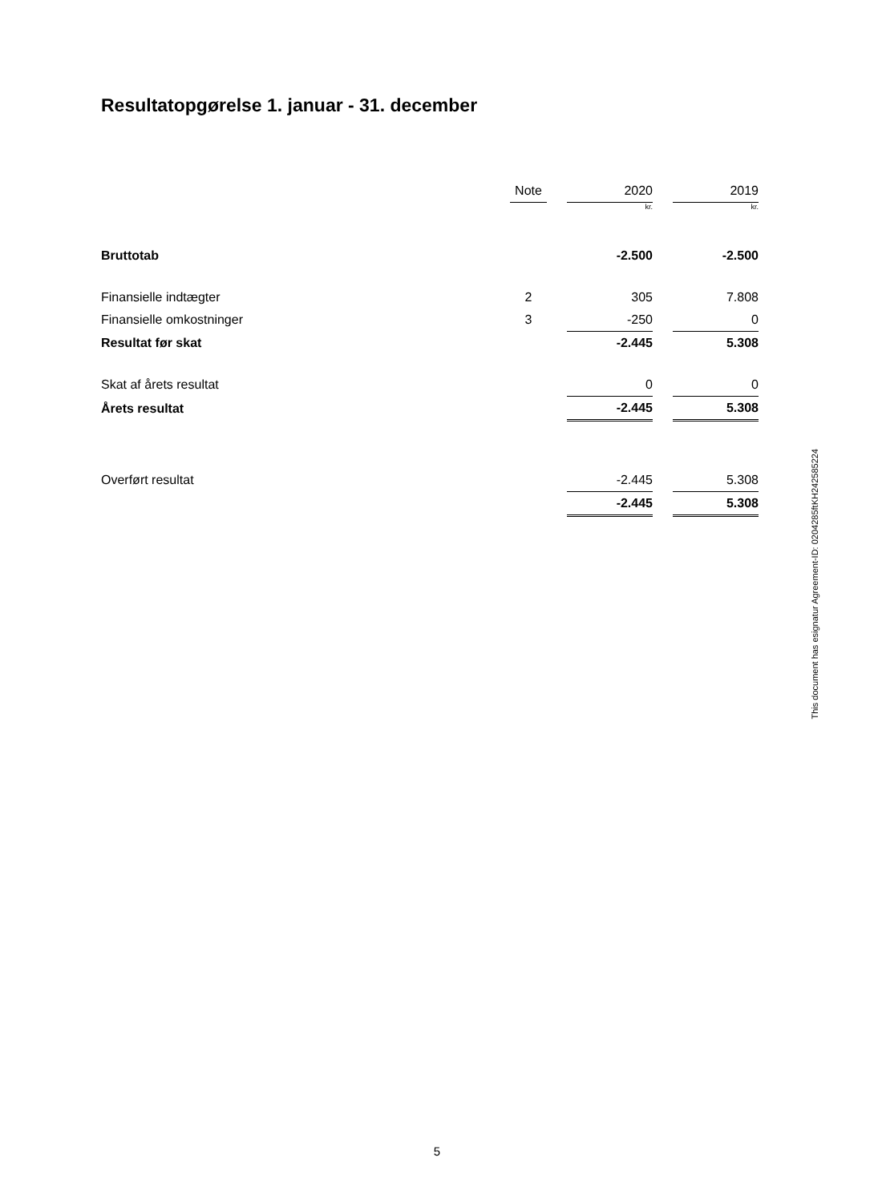Resultatopgørelse 1. januar - 31. december
| | Note | | 2020 | | 2019 |
| --- | --- | --- | --- | --- | --- |
| | | | kr. | | kr. |
| Bruttotab | | | -2.500 | | -2.500 |
| Finansielle indtægter | 2 | | 305 | | 7.808 |
| Finansielle omkostninger | 3 | | -250 | | 0 |
| Resultat før skat | | | -2.445 | | 5.308 |
| Skat af årets resultat | | | 0 | | 0 |
| Årets resultat | | | -2.445 | | 5.308 |
| Overført resultat | | | -2.445 | | 5.308 |
| | | | -2.445 | | 5.308 |
This document has esignatur Agreement-ID: 0204285ftKH242585224
5